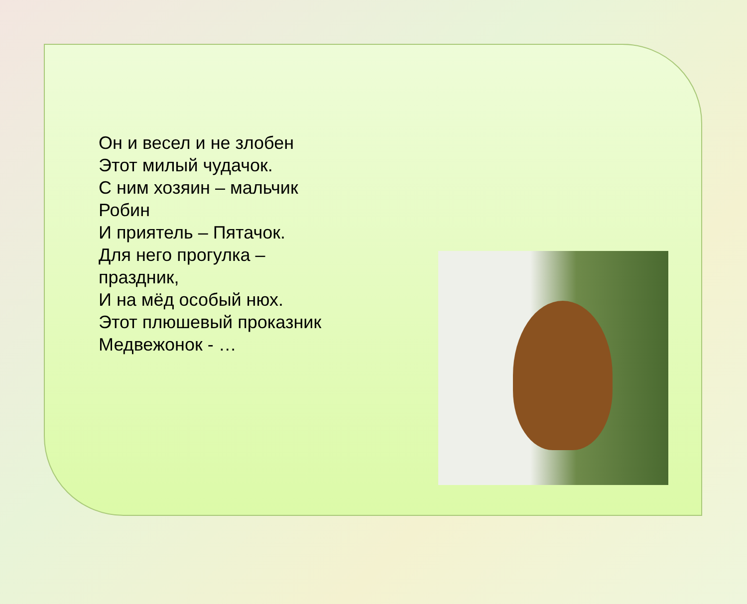Он и весел и не злобен
Этот милый чудачок.
С ним хозяин – мальчик
Робин
И приятель – Пятачок.
Для него прогулка –
праздник,
И на мёд особый нюх.
Этот плюшевый проказник
Медвежонок - …